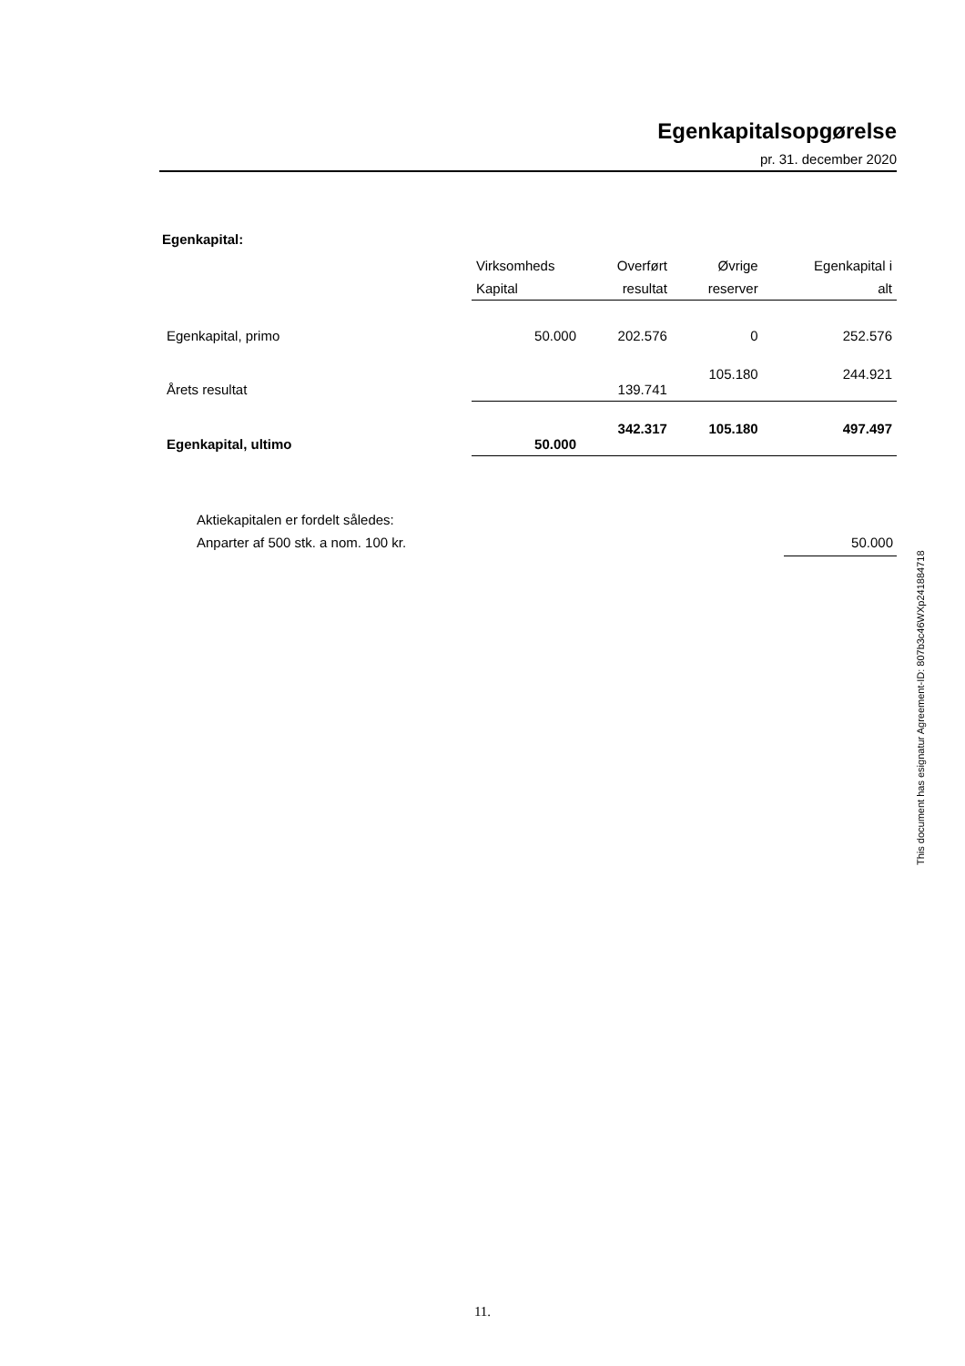Egenkapitalsopgørelse
pr. 31. december 2020
Egenkapital:
| | Virksomheds | Overført | Øvrige | Egenkapital i |
| --- | --- | --- | --- | --- |
| | Kapital | resultat | reserver | alt |
| Egenkapital, primo | 50.000 | 202.576 | 0 | 252.576 |
| Årets resultat | | 139.741 | 105.180 | 244.921 |
| Egenkapital, ultimo | 50.000 | 342.317 | 105.180 | 497.497 |
Aktiekapitalen er fordelt således:
Anparter af 500 stk. a nom. 100 kr. 50.000
This document has esignatur Agreement-ID: 807b3c46WXp241884718
11.